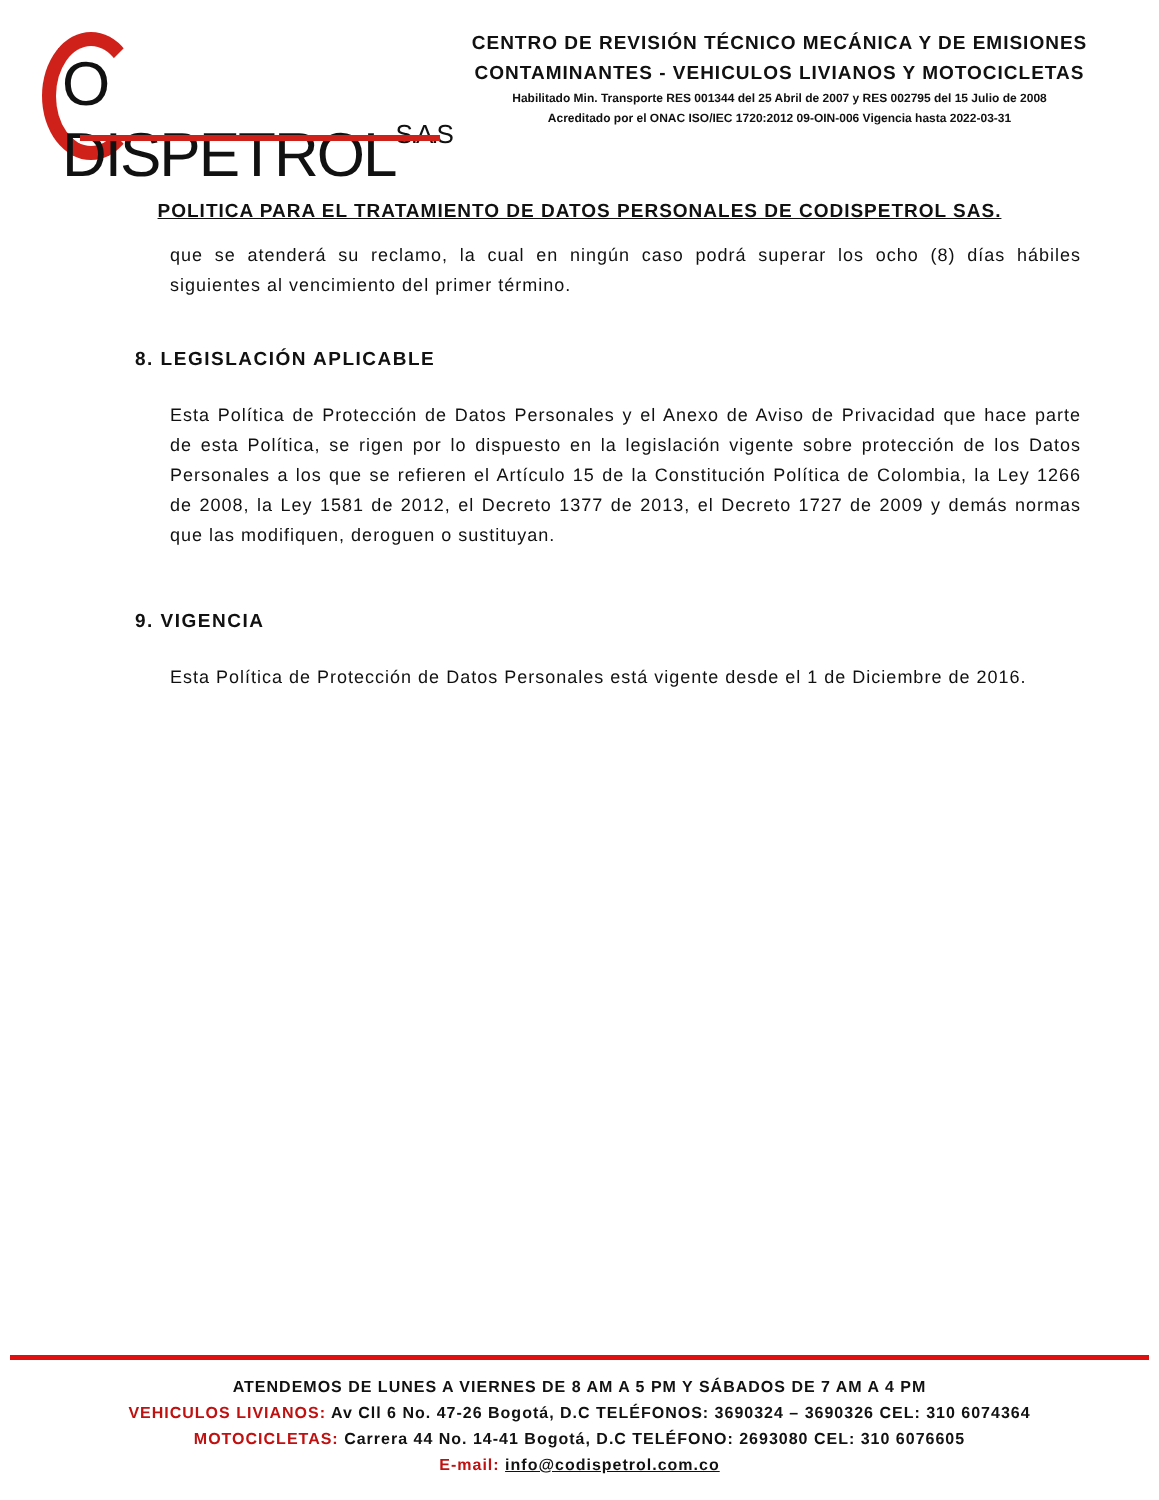O DISPETROLS.A.S
CENTRO DE REVISIÓN TÉCNICO MECÁNICA Y DE EMISIONES CONTAMINANTES - VEHICULOS LIVIANOS Y MOTOCICLETAS
Habilitado Min. Transporte RES 001344 del 25 Abril de 2007 y RES 002795 del 15 Julio de 2008
Acreditado por el ONAC ISO/IEC 1720:2012 09-OIN-006 Vigencia hasta 2022-03-31
POLITICA PARA EL TRATAMIENTO DE DATOS PERSONALES DE CODISPETROL SAS.
que se atenderá su reclamo, la cual en ningún caso podrá superar los ocho (8) días hábiles siguientes al vencimiento del primer término.
8. LEGISLACIÓN APLICABLE
Esta Política de Protección de Datos Personales y el Anexo de Aviso de Privacidad que hace parte de esta Política, se rigen por lo dispuesto en la legislación vigente sobre protección de los Datos Personales a los que se refieren el Artículo 15 de la Constitución Política de Colombia, la Ley 1266 de 2008, la Ley 1581 de 2012, el Decreto 1377 de 2013, el Decreto 1727 de 2009 y demás normas que las modifiquen, deroguen o sustituyan.
9. VIGENCIA
Esta Política de Protección de Datos Personales está vigente desde el 1 de Diciembre de 2016.
ATENDEMOS DE LUNES A VIERNES DE 8 AM A 5 PM Y SÁBADOS DE 7 AM A 4 PM
VEHICULOS LIVIANOS: Av Cll 6 No. 47-26 Bogotá, D.C TELÉFONOS: 3690324 – 3690326 CEL: 310 6074364
MOTOCICLETAS: Carrera 44 No. 14-41 Bogotá, D.C TELÉFONO: 2693080 CEL: 310 6076605
E-mail: info@codispetrol.com.co